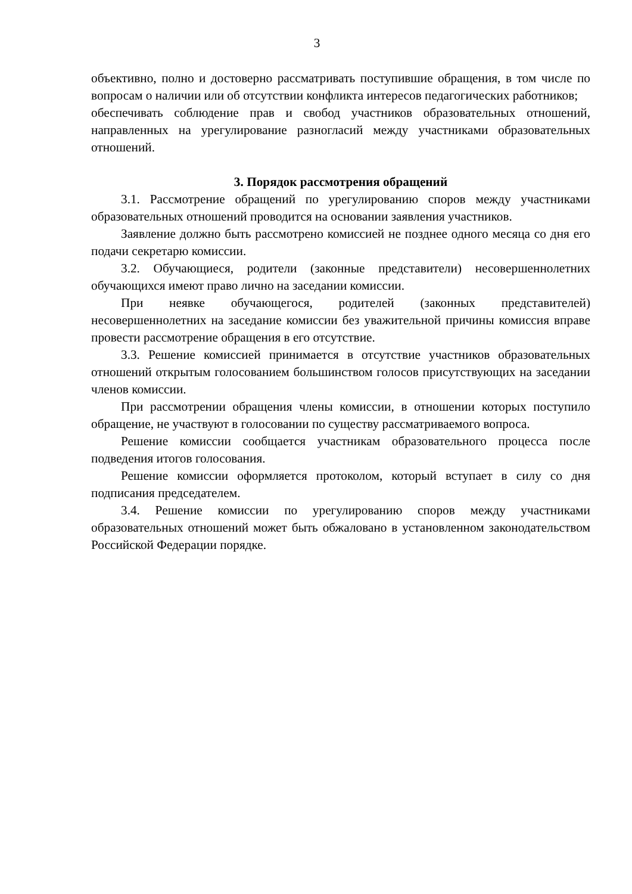3
объективно, полно и достоверно рассматривать поступившие обращения, в том числе по вопросам о наличии или об отсутствии конфликта интересов педагогических работников;
обеспечивать соблюдение прав и свобод участников образовательных отношений, направленных на урегулирование разногласий между участниками образовательных отношений.
3. Порядок рассмотрения обращений
3.1. Рассмотрение обращений по урегулированию споров между участниками образовательных отношений проводится на основании заявления участников.
Заявление должно быть рассмотрено комиссией не позднее одного месяца со дня его подачи секретарю комиссии.
3.2. Обучающиеся, родители (законные представители) несовершеннолетних обучающихся имеют право лично на заседании комиссии.
При неявке обучающегося, родителей (законных представителей) несовершеннолетних на заседание комиссии без уважительной причины комиссия вправе провести рассмотрение обращения в его отсутствие.
3.3. Решение комиссией принимается в отсутствие участников образовательных отношений открытым голосованием большинством голосов присутствующих на заседании членов комиссии.
При рассмотрении обращения члены комиссии, в отношении которых поступило обращение, не участвуют в голосовании по существу рассматриваемого вопроса.
Решение комиссии сообщается участникам образовательного процесса после подведения итогов голосования.
Решение комиссии оформляется протоколом, который вступает в силу со дня подписания председателем.
3.4. Решение комиссии по урегулированию споров между участниками образовательных отношений может быть обжаловано в установленном законодательством Российской Федерации порядке.